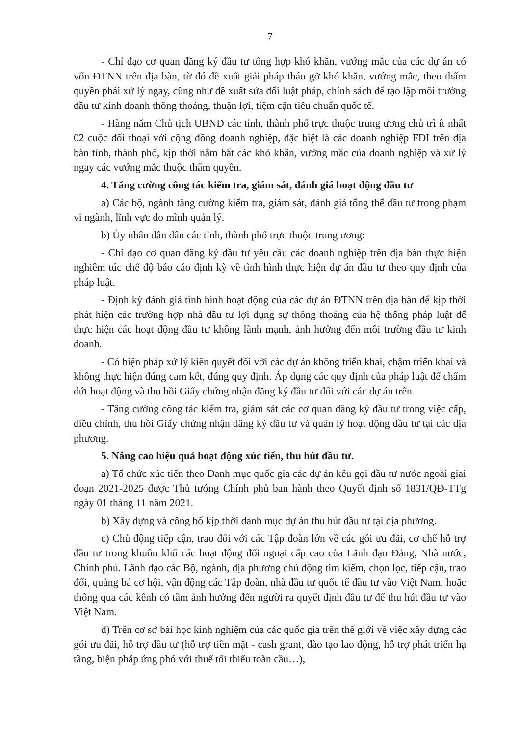7
- Chỉ đạo cơ quan đăng ký đầu tư tổng hợp khó khăn, vướng mắc của các dự án có vốn ĐTNN trên địa bàn, từ đó đề xuất giải pháp tháo gỡ khó khăn, vướng mắc, theo thẩm quyền phải xử lý ngay, cũng như đề xuất sửa đổi luật pháp, chính sách để tạo lập môi trường đầu tư kinh doanh thông thoáng, thuận lợi, tiệm cận tiêu chuẩn quốc tế.
- Hàng năm Chủ tịch UBND các tỉnh, thành phố trực thuộc trung ương chủ trì ít nhất 02 cuộc đối thoại với cộng đồng doanh nghiệp, đặc biệt là các doanh nghiệp FDI trên địa bàn tỉnh, thành phố, kịp thời nắm bắt các khó khăn, vướng mắc của doanh nghiệp và xử lý ngay các vướng mắc thuộc thẩm quyền.
4. Tăng cường công tác kiểm tra, giám sát, đánh giá hoạt động đầu tư
a) Các bộ, ngành tăng cường kiểm tra, giám sát, đánh giá tổng thể đầu tư trong phạm vi ngành, lĩnh vực do mình quản lý.
b) Ủy nhân dân dân các tỉnh, thành phố trực thuộc trung ương:
- Chỉ đạo cơ quan đăng ký đầu tư yêu cầu các doanh nghiệp trên địa bàn thực hiện nghiêm túc chế độ báo cáo định kỳ về tình hình thực hiện dự án đầu tư theo quy định của pháp luật.
- Định kỳ đánh giá tình hình hoạt động của các dự án ĐTNN trên địa bàn để kịp thời phát hiện các trường hợp nhà đầu tư lợi dụng sự thông thoáng của hệ thống pháp luật để thực hiện các hoạt động đầu tư không lành mạnh, ảnh hưởng đến môi trường đầu tư kinh doanh.
- Có biện pháp xử lý kiên quyết đối với các dự án không triển khai, chậm triển khai và không thực hiện đúng cam kết, đúng quy định. Áp dụng các quy định của pháp luật để chấm dứt hoạt động và thu hồi Giấy chứng nhận đăng ký đầu tư đối với các dự án trên.
- Tăng cường công tác kiểm tra, giám sát các cơ quan đăng ký đầu tư trong việc cấp, điều chỉnh, thu hồi Giấy chứng nhận đăng ký đầu tư và quản lý hoạt động đầu tư tại các địa phương.
5. Nâng cao hiệu quả hoạt động xúc tiến, thu hút đầu tư.
a) Tổ chức xúc tiến theo Danh mục quốc gia các dự án kêu gọi đầu tư nước ngoài giai đoạn 2021-2025 được Thủ tướng Chính phủ ban hành theo Quyết định số 1831/QĐ-TTg ngày 01 tháng 11 năm 2021.
b) Xây dựng và công bố kịp thời danh mục dự án thu hút đầu tư tại địa phương.
c) Chủ động tiếp cận, trao đổi với các Tập đoàn lớn về các gói ưu đãi, cơ chế hỗ trợ đầu tư trong khuôn khổ các hoạt động đối ngoại cấp cao của Lãnh đạo Đảng, Nhà nước, Chính phủ. Lãnh đạo các Bộ, ngành, địa phương chủ động tìm kiếm, chọn lọc, tiếp cận, trao đổi, quảng bá cơ hội, vận động các Tập đoàn, nhà đầu tư quốc tế đầu tư vào Việt Nam, hoặc thông qua các kênh có tầm ảnh hưởng đến người ra quyết định đầu tư để thu hút đầu tư vào Việt Nam.
d) Trên cơ sở bài học kinh nghiệm của các quốc gia trên thế giới về việc xây dựng các gói ưu đãi, hỗ trợ đầu tư (hỗ trợ tiền mặt - cash grant, đào tạo lao động, hỗ trợ phát triển hạ tầng, biện pháp ứng phó với thuế tối thiểu toàn cầu…),